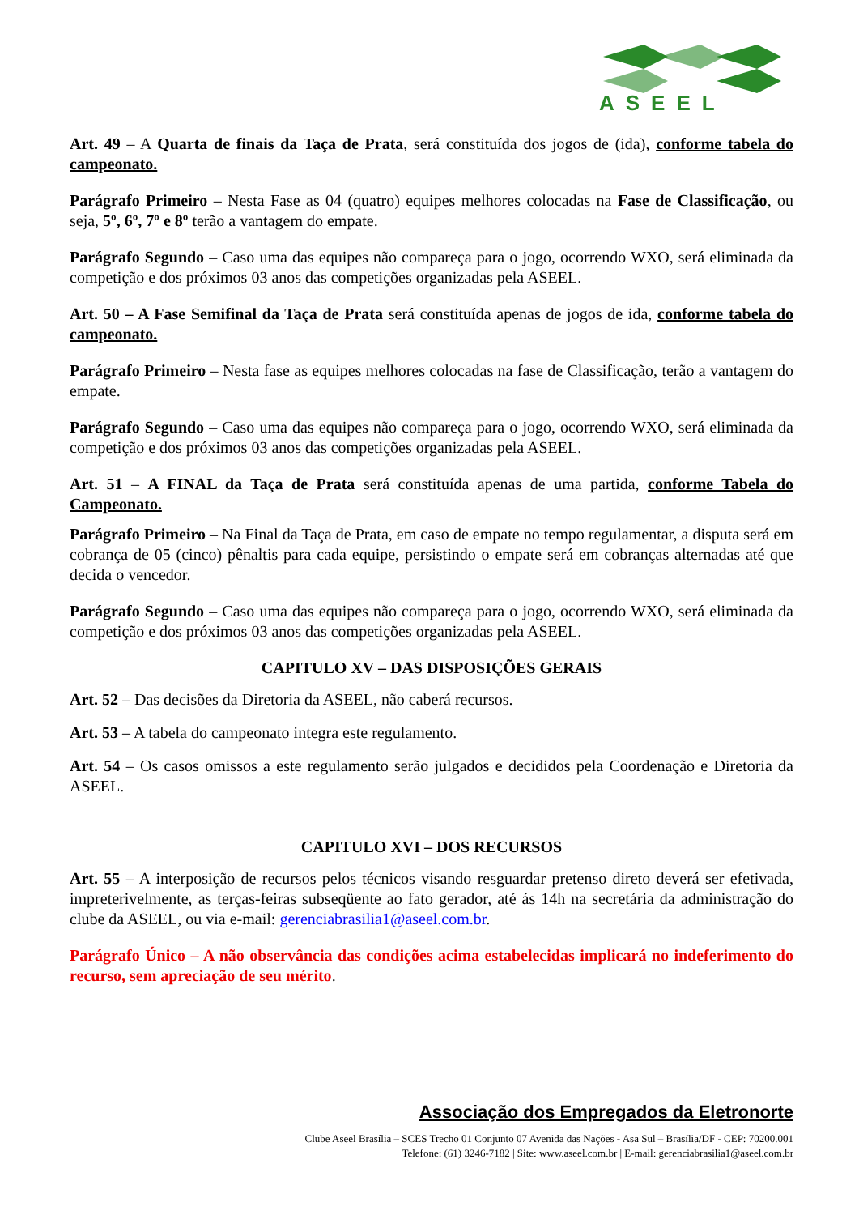ASEEL
Art. 49 – A Quarta de finais da Taça de Prata, será constituída dos jogos de (ida), conforme tabela do campeonato.
Parágrafo Primeiro – Nesta Fase as 04 (quatro) equipes melhores colocadas na Fase de Classificação, ou seja, 5º, 6º, 7º e 8º terão a vantagem do empate.
Parágrafo Segundo – Caso uma das equipes não compareça para o jogo, ocorrendo WXO, será eliminada da competição e dos próximos 03 anos das competições organizadas pela ASEEL.
Art. 50 – A Fase Semifinal da Taça de Prata será constituída apenas de jogos de ida, conforme tabela do campeonato.
Parágrafo Primeiro – Nesta fase as equipes melhores colocadas na fase de Classificação, terão a vantagem do empate.
Parágrafo Segundo – Caso uma das equipes não compareça para o jogo, ocorrendo WXO, será eliminada da competição e dos próximos 03 anos das competições organizadas pela ASEEL.
Art. 51 – A FINAL da Taça de Prata será constituída apenas de uma partida, conforme Tabela do Campeonato.
Parágrafo Primeiro – Na Final da Taça de Prata, em caso de empate no tempo regulamentar, a disputa será em cobrança de 05 (cinco) pênaltis para cada equipe, persistindo o empate será em cobranças alternadas até que decida o vencedor.
Parágrafo Segundo – Caso uma das equipes não compareça para o jogo, ocorrendo WXO, será eliminada da competição e dos próximos 03 anos das competições organizadas pela ASEEL.
CAPITULO XV – DAS DISPOSIÇÕES GERAIS
Art. 52 – Das decisões da Diretoria da ASEEL, não caberá recursos.
Art. 53 – A tabela do campeonato integra este regulamento.
Art. 54 – Os casos omissos a este regulamento serão julgados e decididos pela Coordenação e Diretoria da ASEEL.
CAPITULO XVI – DOS RECURSOS
Art. 55 – A interposição de recursos pelos técnicos visando resguardar pretenso direto deverá ser efetivada, impreterivelmente, as terças-feiras subseqüente ao fato gerador, até ás 14h na secretária da administração do clube da ASEEL, ou via e-mail: gerenciabrasilia1@aseel.com.br.
Parágrafo Único – A não observância das condições acima estabelecidas implicará no indeferimento do recurso, sem apreciação de seu mérito.
Associação dos Empregados da Eletronorte
Clube Aseel Brasília – SCES Trecho 01 Conjunto 07 Avenida das Nações - Asa Sul – Brasília/DF - CEP: 70200.001
Telefone: (61) 3246-7182 | Site: www.aseel.com.br | E-mail: gerenciabrasilia1@aseel.com.br